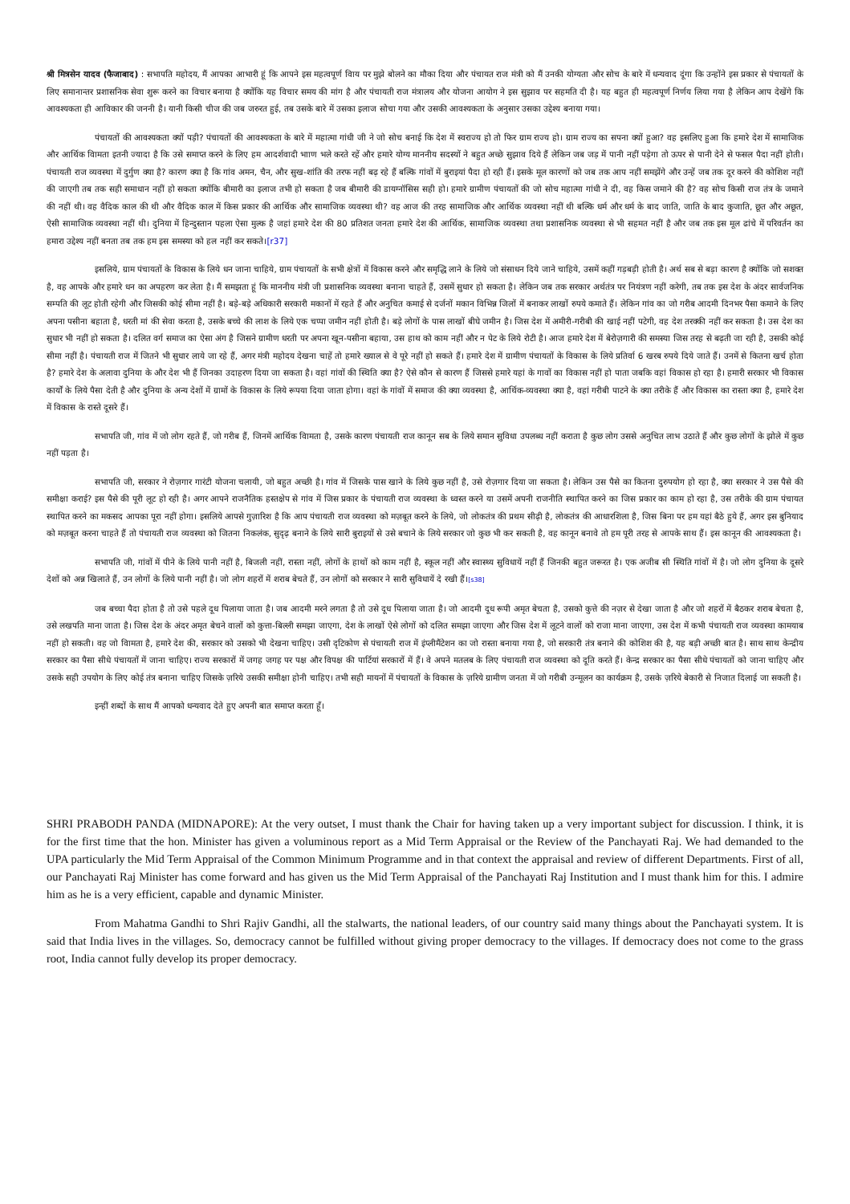श्री मित्रसेन यादव (फैजाबाद) : सभापति महोदय, मैं आपका आभारी हूं कि आपने इस महत्वपूर्ण विाय पर मुझे बोलने का मौका दिया और पंचायत राज मंत्री को मैं उनकी योग्यता और सोच के बारे में धन्यवाद दूंगा कि उन्होंने इस प्रकार से पंचायतों के लिए समानान्तर प्रशासनिक सेवा शुरू करने का विचार बनाया है क्योंकि यह विचार समय की मांग है और पंचायती राज मंत्रालय और योजना आयोग ने इस सुझाव पर सहमति दी है। यह बहुत ही महत्वपूर्ण निर्णय लिया गया है लेकिन आप देखेंगे कि आवश्यकता ही आविकार की जननी है। यानी किसी चीज की जब जरुरत हुई, तब उसके बारे में उसका इलाज सोचा गया और उसकी आवश्यकता के अनुसार उसका उद्देश्य बनाया गया।
पंचायतों की आवश्यकता क्यों पड़ी? पंचायतों की आवश्यकता के बारे में महात्मा गांधी जी ने जो सोच बनाई कि देश में स्वराज्य हो तो फिर ग्राम राज्य हो। ग्राम राज्य का सपना क्यों हुआ? वह इसलिए हुआ कि हमारे देश में सामाजिक और आर्थिक विामता इतनी ज्यादा है कि उसे समाप्त करने के लिए हम आदर्शवादी भााण भले करते रहें और हमारे योग्य माननीय सदस्यों ने बहुत अच्छे सुझाव दिये हैं लेकिन जब जड़ में पानी नहीं पड़ेगा तो ऊपर से पानी देने से फसल पैदा नहीं होती। पंचायती राज व्यवस्था में दुर्गुण क्या है? कारण क्या है कि गांव अमन, चैन, और सुख-शांति की तरफ नहीं बढ़ रहे हैं बल्कि गांवों में बुराइयां पैदा हो रही हैं। इसके मूल कारणों को जब तक आप नहीं समझेंगे और उन्हें जब तक दूर करने की कोशिश नहीं की जाएगी तब तक सही समाधान नहीं हो सकता क्योंकि बीमारी का इलाज तभी हो सकता है जब बीमारी की डायग्नॉसिस सही हो। हमारे ग्रामीण पंचायतों की जो सोच महात्मा गांधी ने दी, वह किस जमाने की है? वह सोच किसी राज तंत्र के जमाने की नहीं थी। वह वैदिक काल की थी और वैदिक काल में किस प्रकार की आर्थिक और सामाजिक व्यवस्था थी? वह आज की तरह सामाजिक और आर्थिक व्यवस्था नहीं थी बल्कि धर्म और धर्म के बाद जाति, जाति के बाद कुजाति, छूत और अछूत, ऐसी सामाजिक व्यवस्था नहीं थी। दुनिया में हिन्दुस्तान पहला ऐसा मुल्क है जहां हमारे देश की 80 प्रतिशत जनता हमारे देश की आर्थिक, सामाजिक व्यवस्था तथा प्रशासनिक व्यवस्था से भी सहमत नहीं है और जब तक इस मूल ढांचे में परिवर्तन का हमारा उद्देश्य नहीं बनता तब तक हम इस समस्या को हल नहीं कर सकते।[r37]
इसलिये, ग्राम पंचायतों के विकास के लिये धन जाना चाहिये, ग्राम पंचायतों के सभी क्षेत्रों में विकास करने और समृद्धि लाने के लिये जो संसाधन दिये जाने चाहिये, उसमें कहीं गड़बड़ी होती है। अर्थ सब से बड़ा कारण है क्योंकि जो सशक्त है, वह आपके और हमारे धन का अपहरण कर लेता है। मैं समझता हूं कि माननीय मंत्री जी प्रशासनिक व्यवस्था बनाना चाहते हैं, उसमें सुधार हो सकता है। लेकिन जब तक सरकार अर्थतंत्र पर नियंत्रण नहीं करेगी, तब तक इस देश के अंदर सार्वजनिक सम्पति की लूट होती रहेगी और जिसकी कोई सीमा नहीं है। बड़े-बड़े अधिकारी सरकारी मकानों में रहते हैं और अनुचित कमाई से दर्जनों मकान विभिन्न जिलों में बनाकर लाखों रुपये कमाते हैं। लेकिन गांव का जो गरीब आदमी दिनभर पैसा कमाने के लिए अपना पसीना बहाता है, धरती मां की सेवा करता है, उसके बच्चे की लाश के लिये एक चप्पा जमीन नहीं होती है। बड़े लोगों के पास लाखों बीघे जमीन है। जिस देश में अमीरी-गरीबी की खाई नहीं पटेगी, वह देश तरक्की नहीं कर सकता है। उस देश का सुधार भी नहीं हो सकता है। दलित वर्ग समाज का ऐसा अंग है जिसने ग्रामीण धरती पर अपना खून-पसीना बहाया, उस हाथ को काम नहीं और न पेट के लिये रोटी है। आज हमारे देश में बेरोज़गारी की समस्या जिस तरह से बढ़ती जा रही है, उसकी कोई सीमा नहीं है। पंचायती राज में जितने भी सुधार लाये जा रहे हैं, अगर मंत्री महोदय देखना चाहें तो हमारे ख्याल से वे पूरे नहीं हो सकते हैं। हमारे देश में ग्रामीण पंचायतों के विकास के लिये प्रतिर्वा 6 खरब रुपये दिये जाते हैं। उनमें से कितना खर्च होता है? हमारे देश के अलावा दुनिया के और देश भी हैं जिनका उदाहरण दिया जा सकता है। वहां गांवों की स्थिति क्या है? ऐसे कौन से कारण हैं जिससे हमारे यहां के गावों का विकास नहीं हो पाता जबकि वहां विकास हो रहा है। हमारी सरकार भी विकास कार्यों के लिये पैसा देती है और दुनिया के अन्य देशों में ग्रामों के विकास के लिये रूपया दिया जाता होगा। वहां के गांवों में समाज की क्या व्यवस्था है, आर्थिक-व्यवस्था क्या है, वहां गरीबी पाटने के क्या तरीके हैं और विकास का रास्ता क्या है, हमारे देश में विकास के रास्ते दूसरे हैं।
सभापति जी, गांव में जो लोग रहते हैं, जो गरीब हैं, जिनमें आर्थिक विामता है, उसके कारण पंचायती राज कानून सब के लिये समान सुविधा उपलब्ध नहीं कराता है कुछ लोग उससे अनुचित लाभ उठाते हैं और कुछ लोगों के झोले में कुछ नहीं पड़ता है।
सभापति जी, सरकार ने रोज़गार गारंटी योजना चलायी, जो बहुत अच्छी है। गांव में जिसके पास खाने के लिये कुछ नहीं है, उसे रोज़गार दिया जा सकता है। लेकिन उस पैसे का कितना दुरुपयोग हो रहा है, क्या सरकार ने उस पैसे की समीक्षा कराई? इस पैसे की पूरी लूट हो रही है। अगर आपने राजनैतिक हस्तक्षेप से गांव में जिस प्रकार के पंचायती राज व्यवस्था के ध्वस्त करने या उसमें अपनी राजनीति स्थापित करने का जिस प्रकार का काम हो रहा है, उस तरीके की ग्राम पंचायत स्थापित करने का मकसद आपका पूरा नहीं होगा। इसलिये आपसे गुज़ारिश है कि आप पंचायती राज व्यवस्था को मज़बूत करने के लिये, जो लोकतंत्र की प्रथम सीढ़ी है, लोकतंत्र की आधारशिला है, जिस बिना पर हम यहां बैठे हुये हैं, अगर इस बुनियाद को मज़बूत करना चाहते हैं तो पंचायती राज व्यवस्था को जितना निकलंक, सुदृढ़ बनाने के लिये सारी बुराइयों से उसे बचाने के लिये सरकार जो कुछ भी कर सकती है, वह कानून बनावे तो हम पूरी तरह से आपके साथ हैं। इस कानून की आवश्यकता है।
सभापति जी, गांवों में पीने के लिये पानी नहीं है, बिजली नहीं, रास्ता नहीं, लोगों के हाथों को काम नहीं है, स्कूल नहीं और स्वास्थ्य सुविधायें नहीं हैं जिनकी बहुत जरूरत है। एक अजीब सी स्थिति गांवों में है। जो लोग दुनिया के दूसरे देशों को अन्न खिलाते हैं, उन लोगों के लिये पानी नहीं है। जो लोग शहरों में शराब बेचते हैं, उन लोगों को सरकार ने सारी सुविधायें दे रखी हैं।[s38]
जब बच्चा पैदा होता है तो उसे पहले दूध पिलाया जाता है। जब आदमी मरने लगता है तो उसे दूध पिलाया जाता है। जो आदमी दूध रूपी अमृत बेचता है, उसको कुत्ते की नज़र से देखा जाता है और जो शहरों में बैठकर शराब बेचता है, उसे लखपति माना जाता है। जिस देश के अंदर अमृत बेचने वालों को कुत्ता-बिल्ली समझा जाएगा, देश के लाखों ऐसे लोगों को दलित समझा जाएगा और जिस देश में लूटने वालों को राजा माना जाएगा, उस देश में कभी पंचायती राज व्यवस्था कामयाब नहीं हो सकती। वह जो विामता है, हमारे देश की, सरकार को उसको भी देखना चाहिए। उसी दृटिकोण से पंचायती राज में इंप्लीमैंटेशन का जो रास्ता बनाया गया है, जो सरकारी तंत्र बनाने की कोशिश की है, यह बड़ी अच्छी बात है। साथ साथ केन्द्रीय सरकार का पैसा सीधे पंचायतों में जाना चाहिए। राज्य सरकारों में जगह जगह पर पक्ष और विपक्ष की पार्टियां सरकारों में हैं। वे अपने मतलब के लिए पंचायती राज व्यवस्था को दूति करते हैं। केन्द्र सरकार का पैसा सीधे पंचायतों को जाना चाहिए और उसके सही उपयोग के लिए कोई तंत्र बनाना चाहिए जिसके ज़रिये उसकी समीक्षा होनी चाहिए। तभी सही मायनों में पंचायतों के विकास के ज़रिये ग्रामीण जनता में जो गरीबी उन्मूलन का कार्यक्रम है, उसके ज़रिये बेकारी से निजात दिलाई जा सकती है।
इन्हीं शब्दों के साथ मैं आपको धन्यवाद देते हुए अपनी बात समाप्त करता हूँ।
SHRI PRABODH PANDA (MIDNAPORE): At the very outset, I must thank the Chair for having taken up a very important subject for discussion. I think, it is for the first time that the hon. Minister has given a voluminous report as a Mid Term Appraisal or the Review of the Panchayati Raj. We had demanded to the UPA particularly the Mid Term Appraisal of the Common Minimum Programme and in that context the appraisal and review of different Departments. First of all, our Panchayati Raj Minister has come forward and has given us the Mid Term Appraisal of the Panchayati Raj Institution and I must thank him for this. I admire him as he is a very efficient, capable and dynamic Minister.
From Mahatma Gandhi to Shri Rajiv Gandhi, all the stalwarts, the national leaders, of our country said many things about the Panchayati system. It is said that India lives in the villages. So, democracy cannot be fulfilled without giving proper democracy to the villages. If democracy does not come to the grass root, India cannot fully develop its proper democracy.